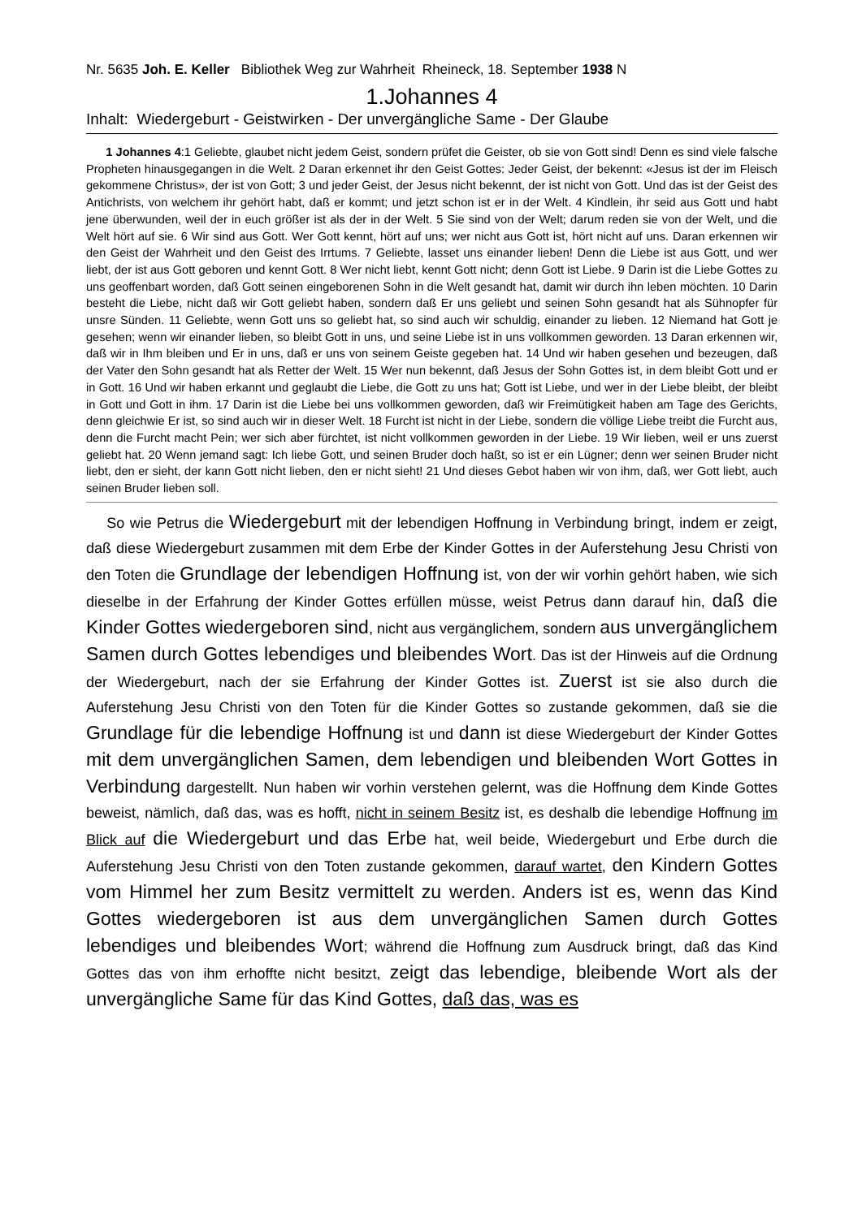Nr. 5635 Joh. E. Keller Bibliothek Weg zur Wahrheit Rheineck, 18. September 1938 N
1.Johannes 4
Inhalt: Wiedergeburt - Geistwirken - Der unvergängliche Same - Der Glaube
1 Johannes 4:1 Geliebte, glaubet nicht jedem Geist, sondern prüfet die Geister, ob sie von Gott sind! Denn es sind viele falsche Propheten hinausgegangen in die Welt. 2 Daran erkennet ihr den Geist Gottes: Jeder Geist, der bekennt: «Jesus ist der im Fleisch gekommene Christus», der ist von Gott; 3 und jeder Geist, der Jesus nicht bekennt, der ist nicht von Gott. Und das ist der Geist des Antichrists, von welchem ihr gehört habt, daß er kommt; und jetzt schon ist er in der Welt. 4 Kindlein, ihr seid aus Gott und habt jene überwunden, weil der in euch größer ist als der in der Welt. 5 Sie sind von der Welt; darum reden sie von der Welt, und die Welt hört auf sie. 6 Wir sind aus Gott. Wer Gott kennt, hört auf uns; wer nicht aus Gott ist, hört nicht auf uns. Daran erkennen wir den Geist der Wahrheit und den Geist des Irrtums. 7 Geliebte, lasset uns einander lieben! Denn die Liebe ist aus Gott, und wer liebt, der ist aus Gott geboren und kennt Gott. 8 Wer nicht liebt, kennt Gott nicht; denn Gott ist Liebe. 9 Darin ist die Liebe Gottes zu uns geoffenbart worden, daß Gott seinen eingeborenen Sohn in die Welt gesandt hat, damit wir durch ihn leben möchten. 10 Darin besteht die Liebe, nicht daß wir Gott geliebt haben, sondern daß Er uns geliebt und seinen Sohn gesandt hat als Sühnopfer für unsre Sünden. 11 Geliebte, wenn Gott uns so geliebt hat, so sind auch wir schuldig, einander zu lieben. 12 Niemand hat Gott je gesehen; wenn wir einander lieben, so bleibt Gott in uns, und seine Liebe ist in uns vollkommen geworden. 13 Daran erkennen wir, daß wir in Ihm bleiben und Er in uns, daß er uns von seinem Geiste gegeben hat. 14 Und wir haben gesehen und bezeugen, daß der Vater den Sohn gesandt hat als Retter der Welt. 15 Wer nun bekennt, daß Jesus der Sohn Gottes ist, in dem bleibt Gott und er in Gott. 16 Und wir haben erkannt und geglaubt die Liebe, die Gott zu uns hat; Gott ist Liebe, und wer in der Liebe bleibt, der bleibt in Gott und Gott in ihm. 17 Darin ist die Liebe bei uns vollkommen geworden, daß wir Freimütigkeit haben am Tage des Gerichts, denn gleichwie Er ist, so sind auch wir in dieser Welt. 18 Furcht ist nicht in der Liebe, sondern die völlige Liebe treibt die Furcht aus, denn die Furcht macht Pein; wer sich aber fürchtet, ist nicht vollkommen geworden in der Liebe. 19 Wir lieben, weil er uns zuerst geliebt hat. 20 Wenn jemand sagt: Ich liebe Gott, und seinen Bruder doch haßt, so ist er ein Lügner; denn wer seinen Bruder nicht liebt, den er sieht, der kann Gott nicht lieben, den er nicht sieht! 21 Und dieses Gebot haben wir von ihm, daß, wer Gott liebt, auch seinen Bruder lieben soll.
So wie Petrus die Wiedergeburt mit der lebendigen Hoffnung in Verbindung bringt, indem er zeigt, daß diese Wiedergeburt zusammen mit dem Erbe der Kinder Gottes in der Auferstehung Jesu Christi von den Toten die Grundlage der lebendigen Hoffnung ist, von der wir vorhin gehört haben, wie sich dieselbe in der Erfahrung der Kinder Gottes erfüllen müsse, weist Petrus dann darauf hin, daß die Kinder Gottes wiedergeboren sind, nicht aus vergänglichem, sondern aus unvergänglichem Samen durch Gottes lebendiges und bleibendes Wort. Das ist der Hinweis auf die Ordnung der Wiedergeburt, nach der sie Erfahrung der Kinder Gottes ist. Zuerst ist sie also durch die Auferstehung Jesu Christi von den Toten für die Kinder Gottes so zustande gekommen, daß sie die Grundlage für die lebendige Hoffnung ist und dann ist diese Wiedergeburt der Kinder Gottes mit dem unvergänglichen Samen, dem lebendigen und bleibenden Wort Gottes in Verbindung dargestellt. Nun haben wir vorhin verstehen gelernt, was die Hoffnung dem Kinde Gottes beweist, nämlich, daß das, was es hofft, nicht in seinem Besitz ist, es deshalb die lebendige Hoffnung im Blick auf die Wiedergeburt und das Erbe hat, weil beide, Wiedergeburt und Erbe durch die Auferstehung Jesu Christi von den Toten zustande gekommen, darauf wartet, den Kindern Gottes vom Himmel her zum Besitz vermittelt zu werden. Anders ist es, wenn das Kind Gottes wiedergeboren ist aus dem unvergänglichen Samen durch Gottes lebendiges und bleibendes Wort; während die Hoffnung zum Ausdruck bringt, daß das Kind Gottes das von ihm erhoffte nicht besitzt, zeigt das lebendige, bleibende Wort als der unvergängliche Same für das Kind Gottes, daß das, was es